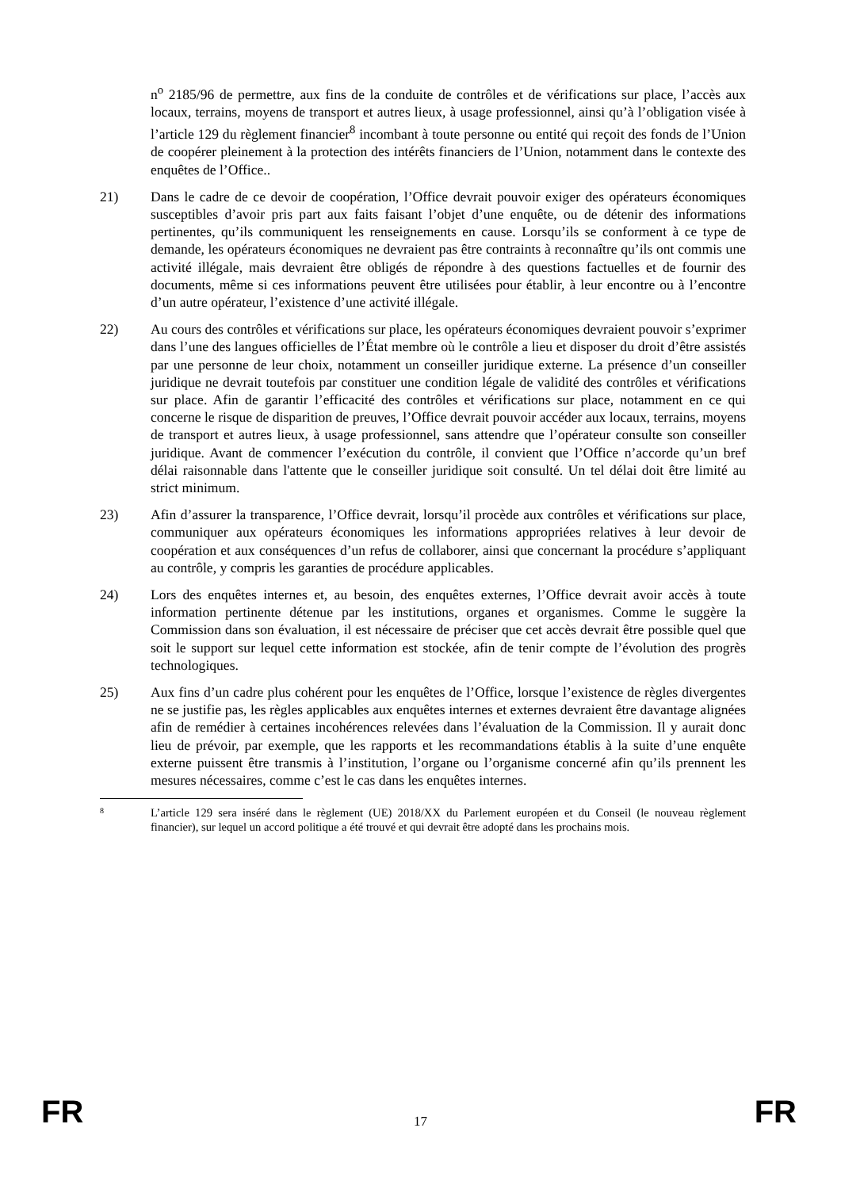n<sup>o</sup> 2185/96 de permettre, aux fins de la conduite de contrôles et de vérifications sur place, l’accès aux locaux, terrains, moyens de transport et autres lieux, à usage professionnel, ainsi qu’à l’obligation visée à l’article 129 du règlement financier<sup>8</sup> incombant à toute personne ou entité qui reçoit des fonds de l’Union de coopérer pleinement à la protection des intérêts financiers de l’Union, notamment dans le contexte des enquêtes de l’Office..
21) Dans le cadre de ce devoir de coopération, l’Office devrait pouvoir exiger des opérateurs économiques susceptibles d’avoir pris part aux faits faisant l’objet d’une enquête, ou de détenir des informations pertinentes, qu’ils communiquent les renseignements en cause. Lorsqu’ils se conforment à ce type de demande, les opérateurs économiques ne devraient pas être contraints à reconnaître qu’ils ont commis une activité illégale, mais devraient être obligés de répondre à des questions factuelles et de fournir des documents, même si ces informations peuvent être utilisées pour établir, à leur encontre ou à l’encontre d’un autre opérateur, l’existence d’une activité illégale.
22) Au cours des contrôles et vérifications sur place, les opérateurs économiques devraient pouvoir s’exprimer dans l’une des langues officielles de l’État membre où le contrôle a lieu et disposer du droit d’être assistés par une personne de leur choix, notamment un conseiller juridique externe. La présence d’un conseiller juridique ne devrait toutefois par constituer une condition légale de validité des contrôles et vérifications sur place. Afin de garantir l’efficacité des contrôles et vérifications sur place, notamment en ce qui concerne le risque de disparition de preuves, l’Office devrait pouvoir accéder aux locaux, terrains, moyens de transport et autres lieux, à usage professionnel, sans attendre que l’opérateur consulte son conseiller juridique. Avant de commencer l’exécution du contrôle, il convient que l’Office n’accorde qu’un bref délai raisonnable dans l'attente que le conseiller juridique soit consulté. Un tel délai doit être limité au strict minimum.
23) Afin d’assurer la transparence, l’Office devrait, lorsqu’il procède aux contrôles et vérifications sur place, communiquer aux opérateurs économiques les informations appropriées relatives à leur devoir de coopération et aux conséquences d’un refus de collaborer, ainsi que concernant la procédure s’appliquant au contrôle, y compris les garanties de procédure applicables.
24) Lors des enquêtes internes et, au besoin, des enquêtes externes, l’Office devrait avoir accès à toute information pertinente détenue par les institutions, organes et organismes. Comme le suggère la Commission dans son évaluation, il est nécessaire de préciser que cet accès devrait être possible quel que soit le support sur lequel cette information est stockée, afin de tenir compte de l’évolution des progrès technologiques.
25) Aux fins d’un cadre plus cohérent pour les enquêtes de l’Office, lorsque l’existence de règles divergentes ne se justifie pas, les règles applicables aux enquêtes internes et externes devraient être davantage alignées afin de remédier à certaines incohérences relevées dans l’évaluation de la Commission. Il y aurait donc lieu de prévoir, par exemple, que les rapports et les recommandations établis à la suite d’une enquête externe puissent être transmis à l’institution, l’organe ou l’organisme concerné afin qu’ils prennent les mesures nécessaires, comme c’est le cas dans les enquêtes internes.
8
L’article 129 sera inséré dans le règlement (UE) 2018/XX du Parlement européen et du Conseil (le nouveau règlement financier), sur lequel un accord politique a été trouvé et qui devrait être adopté dans les prochains mois.
FR 17 FR